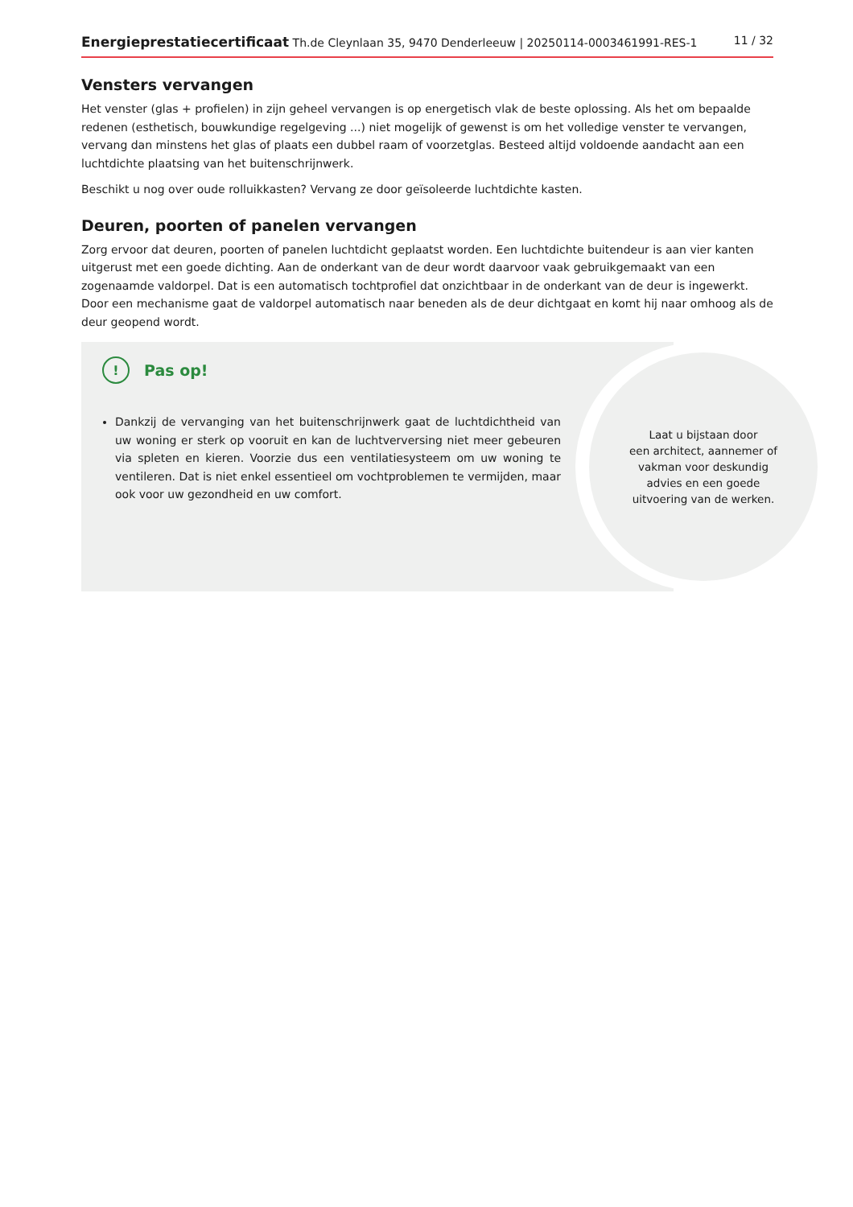Energieprestatiecertificaat Th.de Cleynlaan 35, 9470 Denderleeuw | 20250114-0003461991-RES-1 11 / 32
Vensters vervangen
Het venster (glas + profielen) in zijn geheel vervangen is op energetisch vlak de beste oplossing. Als het om bepaalde redenen (esthetisch, bouwkundige regelgeving ...) niet mogelijk of gewenst is om het volledige venster te vervangen, vervang dan minstens het glas of plaats een dubbel raam of voorzetglas. Besteed altijd voldoende aandacht aan een luchtdichte plaatsing van het buitenschrijnwerk.
Beschikt u nog over oude rolluikkasten? Vervang ze door geïsoleerde luchtdichte kasten.
Deuren, poorten of panelen vervangen
Zorg ervoor dat deuren, poorten of panelen luchtdicht geplaatst worden. Een luchtdichte buitendeur is aan vier kanten uitgerust met een goede dichting. Aan de onderkant van de deur wordt daarvoor vaak gebruikgemaakt van een zogenaamde valdorpel. Dat is een automatisch tochtprofiel dat onzichtbaar in de onderkant van de deur is ingewerkt. Door een mechanisme gaat de valdorpel automatisch naar beneden als de deur dichtgaat en komt hij naar omhoog als de deur geopend wordt.
! Pas op!
Dankzij de vervanging van het buitenschrijnwerk gaat de luchtdichtheid van uw woning er sterk op vooruit en kan de luchtverversing niet meer gebeuren via spleten en kieren. Voorzie dus een ventilatiesysteem om uw woning te ventileren. Dat is niet enkel essentieel om vochtproblemen te vermijden, maar ook voor uw gezondheid en uw comfort.
Laat u bijstaan door
een architect, aannemer of
vakman voor deskundig
advies en een goede
uitvoering van de werken.